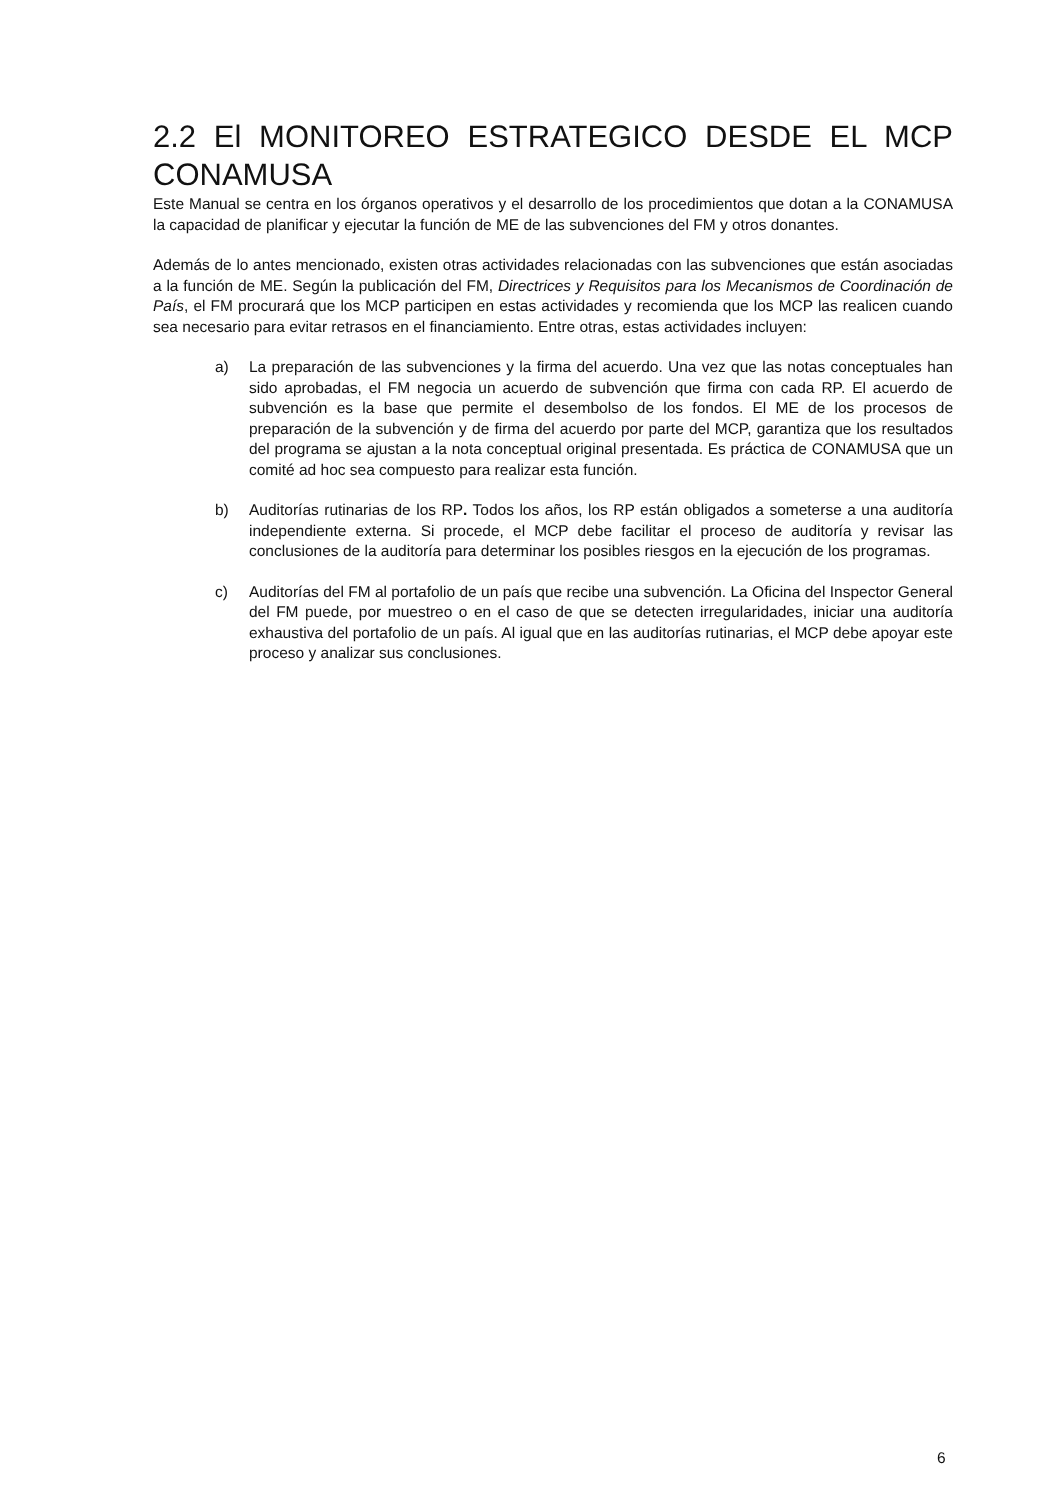2.2 El MONITOREO ESTRATEGICO DESDE EL MCP CONAMUSA
Este Manual se centra en los órganos operativos y el desarrollo de los procedimientos que dotan a la CONAMUSA la capacidad de planificar y ejecutar la función de ME de las subvenciones del FM y otros donantes.
Además de lo antes mencionado, existen otras actividades relacionadas con las subvenciones que están asociadas a la función de ME. Según la publicación del FM, Directrices y Requisitos para los Mecanismos de Coordinación de País, el FM procurará que los MCP participen en estas actividades y recomienda que los MCP las realicen cuando sea necesario para evitar retrasos en el financiamiento. Entre otras, estas actividades incluyen:
a) La preparación de las subvenciones y la firma del acuerdo. Una vez que las notas conceptuales han sido aprobadas, el FM negocia un acuerdo de subvención que firma con cada RP. El acuerdo de subvención es la base que permite el desembolso de los fondos. El ME de los procesos de preparación de la subvención y de firma del acuerdo por parte del MCP, garantiza que los resultados del programa se ajustan a la nota conceptual original presentada. Es práctica de CONAMUSA que un comité ad hoc sea compuesto para realizar esta función.
b) Auditorías rutinarias de los RP. Todos los años, los RP están obligados a someterse a una auditoría independiente externa. Si procede, el MCP debe facilitar el proceso de auditoría y revisar las conclusiones de la auditoría para determinar los posibles riesgos en la ejecución de los programas.
c) Auditorías del FM al portafolio de un país que recibe una subvención. La Oficina del Inspector General del FM puede, por muestreo o en el caso de que se detecten irregularidades, iniciar una auditoría exhaustiva del portafolio de un país. Al igual que en las auditorías rutinarias, el MCP debe apoyar este proceso y analizar sus conclusiones.
6